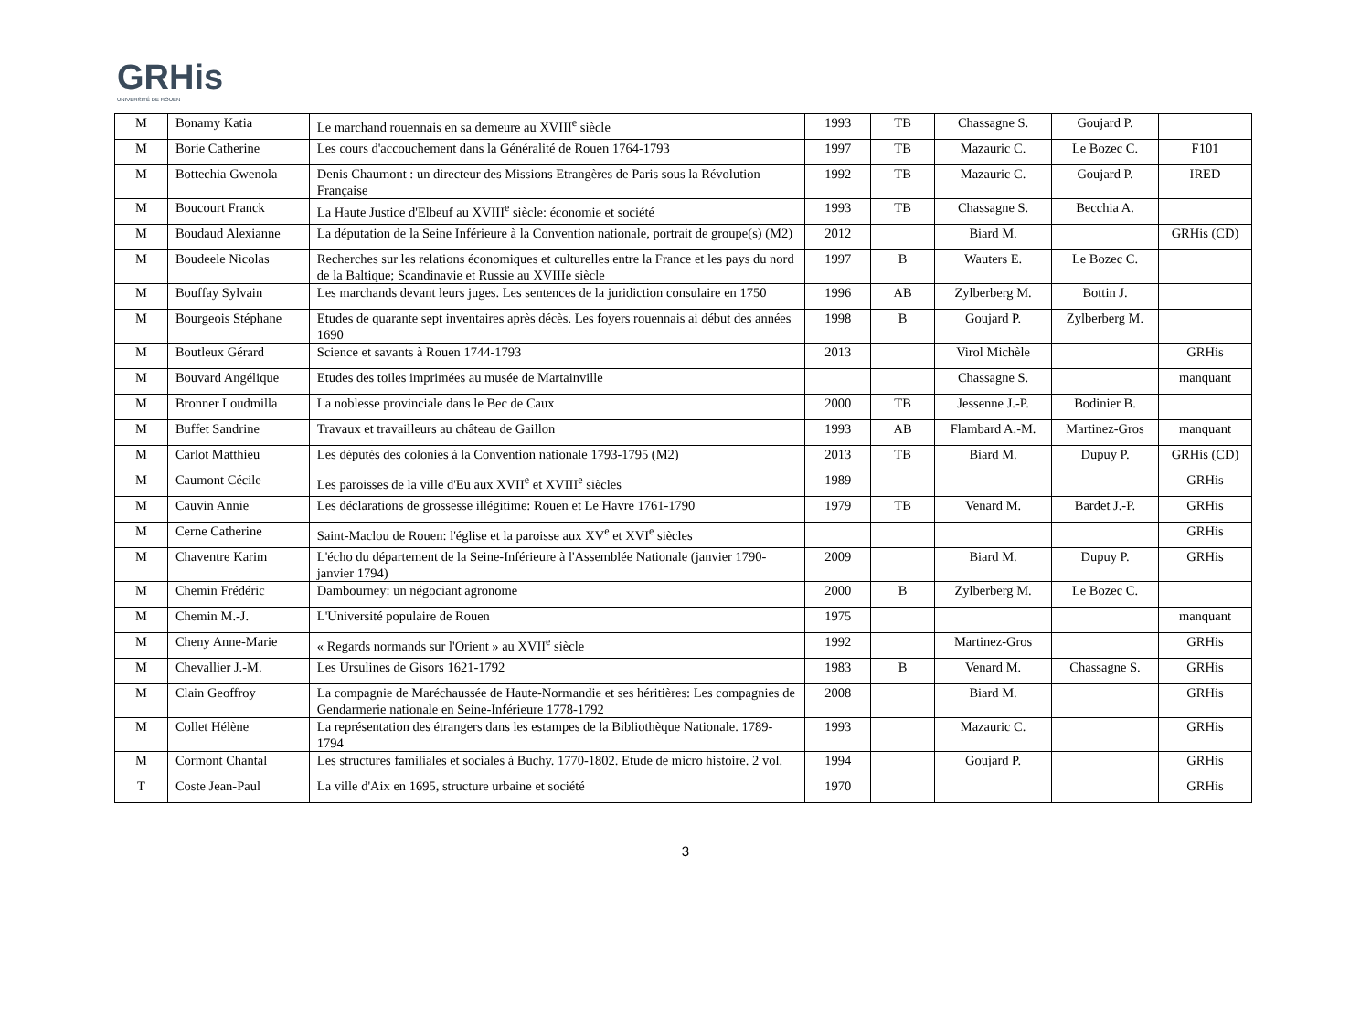GRHis
UNIVERSITÉ DE ROUEN
| M | Bonamy Katia | Le marchand rouennais en sa demeure au XVIII<sup>e</sup> siècle | 1993 | TB | Chassagne S. | Goujard P. | |
| M | Borie Catherine | Les cours d'accouchement dans la Généralité de Rouen 1764-1793 | 1997 | TB | Mazauric C. | Le Bozec C. | F101 |
| M | Bottechia Gwenola | Denis Chaumont : un directeur des Missions Etrangères de Paris sous la Révolution Française | 1992 | TB | Mazauric C. | Goujard P. | IRED |
| M | Boucourt Franck | La Haute Justice d'Elbeuf au XVIII<sup>e</sup> siècle: économie et société | 1993 | TB | Chassagne S. | Becchia A. | |
| M | Boudaud Alexianne | La députation de la Seine Inférieure à la Convention nationale, portrait de groupe(s) (M2) | 2012 | | Biard M. | | GRHis (CD) |
| M | Boudeele Nicolas | Recherches sur les relations économiques et culturelles entre la France et les pays du nord de la Baltique; Scandinavie et Russie au XVIIIe siècle | 1997 | B | Wauters E. | Le Bozec C. | |
| M | Bouffay Sylvain | Les marchands devant leurs juges. Les sentences de la juridiction consulaire en 1750 | 1996 | AB | Zylberberg M. | Bottin J. | |
| M | Bourgeois Stéphane | Etudes de quarante sept inventaires après décès. Les foyers rouennais ai début des années 1690 | 1998 | B | Goujard P. | Zylberberg M. | |
| M | Boutleux Gérard | Science et savants à Rouen 1744-1793 | 2013 | | Virol Michèle | | GRHis |
| M | Bouvard Angélique | Etudes des toiles imprimées au musée de Martainville | | | Chassagne S. | | manquant |
| M | Bronner Loudmilla | La noblesse provinciale dans le Bec de Caux | 2000 | TB | Jessenne J.-P. | Bodinier B. | |
| M | Buffet Sandrine | Travaux et travailleurs au château de Gaillon | 1993 | AB | Flambard A.-M. | Martinez-Gros | manquant |
| M | Carlot Matthieu | Les députés des colonies à la Convention nationale 1793-1795 (M2) | 2013 | TB | Biard M. | Dupuy P. | GRHis (CD) |
| M | Caumont Cécile | Les paroisses de la ville d'Eu aux XVII<sup>e</sup> et XVIII<sup>e</sup> siècles | 1989 | | | | GRHis |
| M | Cauvin Annie | Les déclarations de grossesse illégitime: Rouen et Le Havre 1761-1790 | 1979 | TB | Venard M. | Bardet J.-P. | GRHis |
| M | Cerne Catherine | Saint-Maclou de Rouen: l'église et la paroisse aux XV<sup>e</sup> et XVI<sup>e</sup> siècles | | | | | GRHis |
| M | Chaventre Karim | L'écho du département de la Seine-Inférieure à l'Assemblée Nationale (janvier 1790-janvier 1794) | 2009 | | Biard M. | Dupuy P. | GRHis |
| M | Chemin Frédéric | Dambourney: un négociant agronome | 2000 | B | Zylberberg M. | Le Bozec C. | |
| M | Chemin M.-J. | L'Université populaire de Rouen | 1975 | | | | manquant |
| M | Cheny Anne-Marie | « Regards normands sur l'Orient » au XVII<sup>e</sup> siècle | 1992 | | Martinez-Gros | | GRHis |
| M | Chevallier J.-M. | Les Ursulines de Gisors 1621-1792 | 1983 | B | Venard M. | Chassagne S. | GRHis |
| M | Clain Geoffroy | La compagnie de Maréchaussée de Haute-Normandie et ses héritières: Les compagnies de Gendarmerie nationale en Seine-Inférieure 1778-1792 | 2008 | | Biard M. | | GRHis |
| M | Collet Hélène | La représentation des étrangers dans les estampes de la Bibliothèque Nationale. 1789-1794 | 1993 | | Mazauric C. | | GRHis |
| M | Cormont Chantal | Les structures familiales et sociales à Buchy. 1770-1802. Etude de micro histoire. 2 vol. | 1994 | | Goujard P. | | GRHis |
| T | Coste Jean-Paul | La ville d'Aix en 1695, structure urbaine et société | 1970 | | | | GRHis |
3